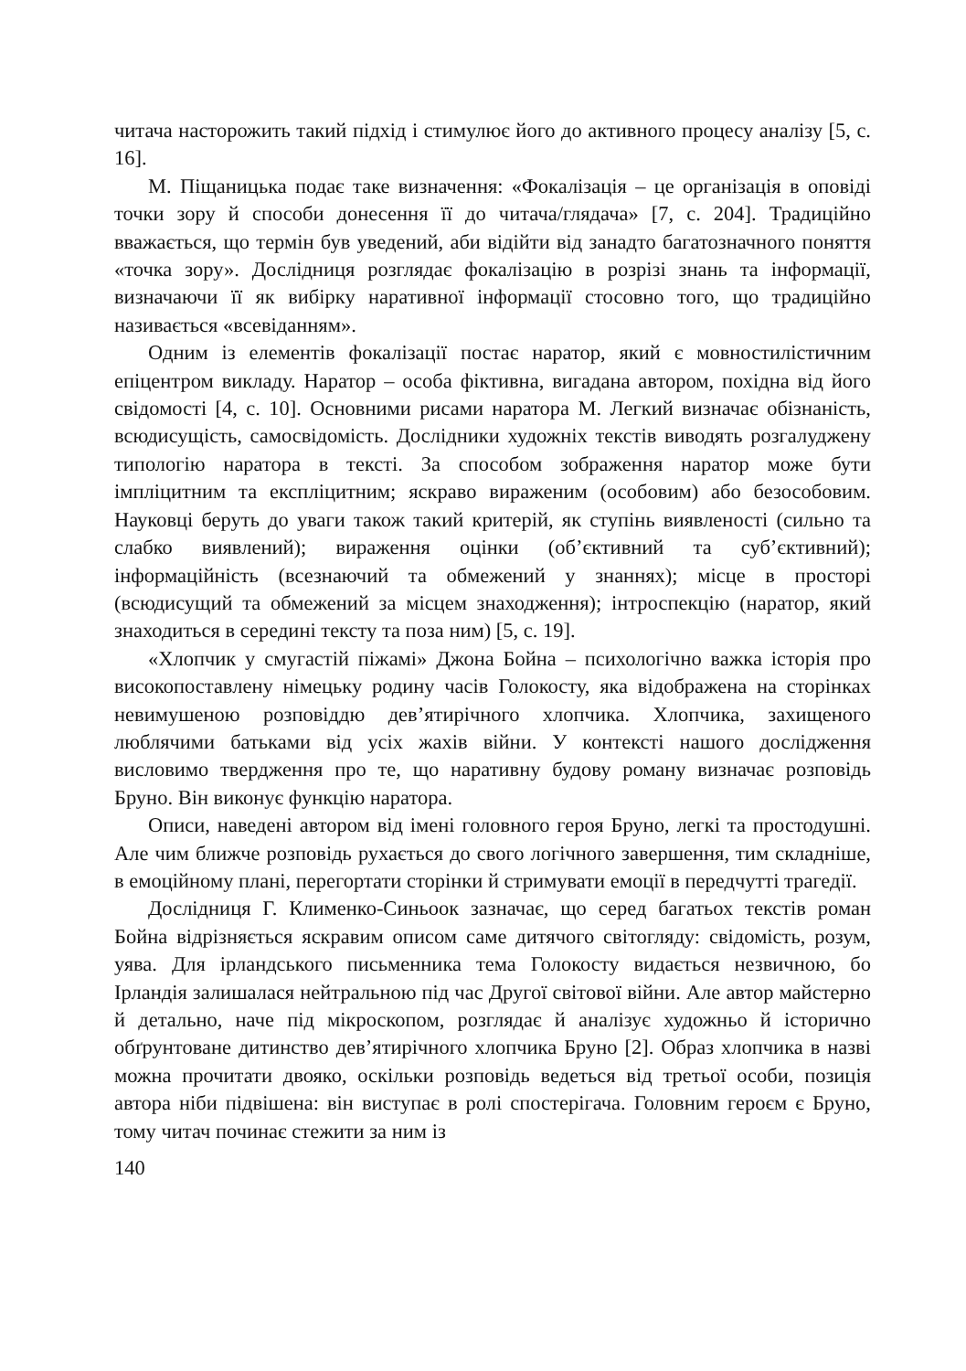читача насторожить такий підхід і стимулює його до активного процесу аналізу [5, с. 16].
М. Піщаницька подає таке визначення: «Фокалізація – це організація в оповіді точки зору й способи донесення її до читача/глядача» [7, с. 204]. Традиційно вважається, що термін був уведений, аби відійти від занадто багатозначного поняття «точка зору». Дослідниця розглядає фокалізацію в розрізі знань та інформації, визначаючи її як вибірку наративної інформації стосовно того, що традиційно називається «всевіданням».
Одним із елементів фокалізації постає наратор, який є мовностилістичним епіцентром викладу. Наратор – особа фіктивна, вигадана автором, похідна від його свідомості [4, с. 10]. Основними рисами наратора М. Легкий визначає обізнаність, всюдисущість, самосвідомість. Дослідники художніх текстів виводять розгалуджену типологію наратора в тексті. За способом зображення наратор може бути імпліцитним та експліцитним; яскраво вираженим (особовим) або безособовим. Науковці беруть до уваги також такий критерій, як ступінь виявленості (сильно та слабко виявлений); вираження оцінки (об’єктивний та суб’єктивний); інформаційність (всезнаючий та обмежений у знаннях); місце в просторі (всюдисущий та обмежений за місцем знаходження); інтроспекцію (наратор, який знаходиться в середині тексту та поза ним) [5, с. 19].
«Хлопчик у смугастій піжамі» Джона Бойна – психологічно важка історія про високопоставлену німецьку родину часів Голокосту, яка відображена на сторінках невимушеною розповіддю дев’ятирічного хлопчика. Хлопчика, захищеного люблячими батьками від усіх жахів війни. У контексті нашого дослідження висловимо твердження про те, що наративну будову роману визначає розповідь Бруно. Він виконує функцію наратора.
Описи, наведені автором від імені головного героя Бруно, легкі та простодушні. Але чим ближче розповідь рухається до свого логічного завершення, тим складніше, в емоційному плані, перегортати сторінки й стримувати емоції в передчутті трагедії.
Дослідниця Г. Клименко-Синьоок зазначає, що серед багатьох текстів роман Бойна відрізняється яскравим описом саме дитячого світогляду: свідомість, розум, уява. Для ірландського письменника тема Голокосту видається незвичною, бо Ірландія залишалася нейтральною під час Другої світової війни. Але автор майстерно й детально, наче під мікроскопом, розглядає й аналізує художньо й історично обґрунтоване дитинство дев’ятирічного хлопчика Бруно [2]. Образ хлопчика в назві можна прочитати двояко, оскільки розповідь ведеться від третьої особи, позиція автора ніби підвішена: він виступає в ролі спостерігача. Головним героєм є Бруно, тому читач починає стежити за ним із
140